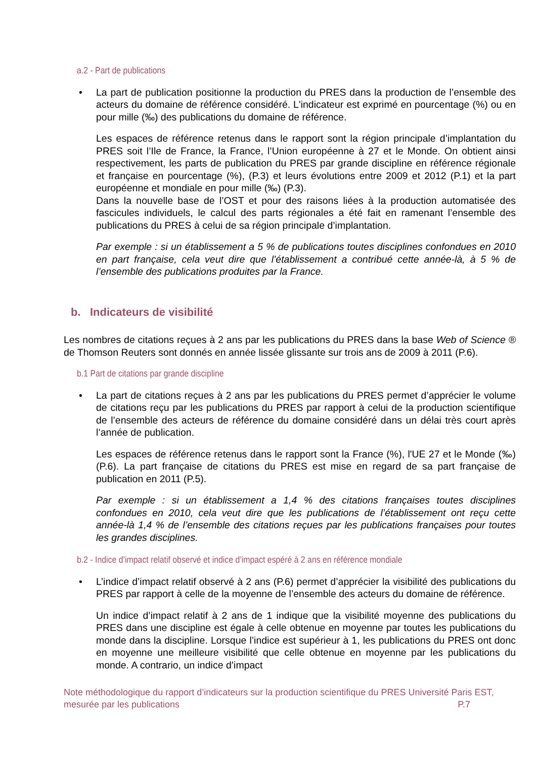a.2 - Part de publications
• La part de publication positionne la production du PRES dans la production de l’ensemble des acteurs du domaine de référence considéré. L'indicateur est exprimé en pourcentage (%) ou en pour mille (‰) des publications du domaine de référence.
Les espaces de référence retenus dans le rapport sont la région principale d’implantation du PRES soit l’Ile de France, la France, l’Union européenne à 27 et le Monde. On obtient ainsi respectivement, les parts de publication du PRES par grande discipline en référence régionale et française en pourcentage (%), (P.3) et leurs évolutions entre 2009 et 2012 (P.1) et la part européenne et mondiale en pour mille (‰) (P.3).
Dans la nouvelle base de l’OST et pour des raisons liées à la production automatisée des fascicules individuels, le calcul des parts régionales a été fait en ramenant l’ensemble des publications du PRES à celui de sa région principale d’implantation.
Par exemple : si un établissement a 5 % de publications toutes disciplines confondues en 2010 en part française, cela veut dire que l’établissement a contribué cette année-là, à 5 % de l’ensemble des publications produites par la France.
b. Indicateurs de visibilité
Les nombres de citations reçues à 2 ans par les publications du PRES dans la base Web of Science ® de Thomson Reuters sont donnés en année lissée glissante sur trois ans de 2009 à 2011 (P.6).
b.1 Part de citations par grande discipline
• La part de citations reçues à 2 ans par les publications du PRES permet d’apprécier le volume de citations reçu par les publications du PRES par rapport à celui de la production scientifique de l’ensemble des acteurs de référence du domaine considéré dans un délai très court après l’année de publication.
Les espaces de référence retenus dans le rapport sont la France (%), l'UE 27 et le Monde (‰) (P.6). La part française de citations du PRES est mise en regard de sa part française de publication en 2011 (P.5).
Par exemple : si un établissement a 1,4 % des citations françaises toutes disciplines confondues en 2010, cela veut dire que les publications de l’établissement ont reçu cette année-là 1,4 % de l’ensemble des citations reçues par les publications françaises pour toutes les grandes disciplines.
b.2 - Indice d’impact relatif observé et indice d’impact espéré à 2 ans en référence mondiale
• L’indice d’impact relatif observé à 2 ans (P.6) permet d’apprécier la visibilité des publications du PRES par rapport à celle de la moyenne de l’ensemble des acteurs du domaine de référence.
Un indice d’impact relatif à 2 ans de 1 indique que la visibilité moyenne des publications du PRES dans une discipline est égale à celle obtenue en moyenne par toutes les publications du monde dans la discipline. Lorsque l’indice est supérieur à 1, les publications du PRES ont donc en moyenne une meilleure visibilité que celle obtenue en moyenne par les publications du monde. A contrario, un indice d’impact
Note méthodologique du rapport d’indicateurs sur la production scientifique du PRES Université Paris EST,
mesurée par les publications P.7